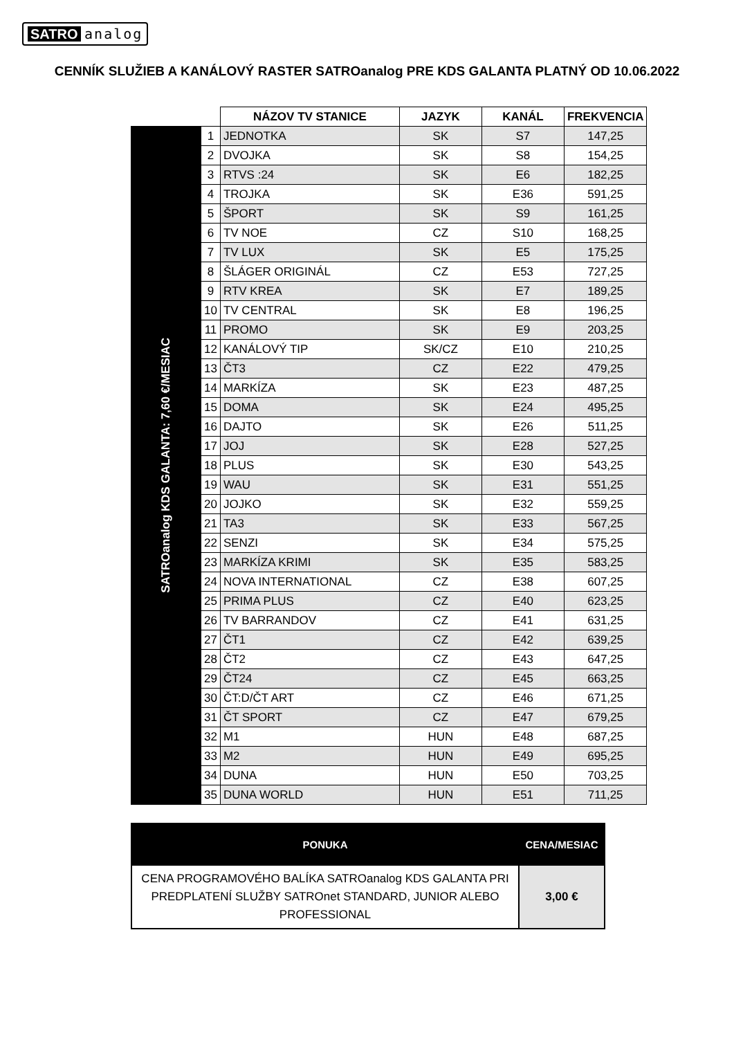SATRO analog
CENNÍK SLUŽIEB A KANÁLOVÝ RASTER SATROanalog PRE KDS GALANTA PLATNÝ OD 10.06.2022
| | | NÁZOV TV STANICE | JAZYK | KANÁL | FREKVENCIA |
| SATROanalog KDS GALANTA: 7,60 €/MESIAC | 1 | JEDNOTKA | SK | S7 | 147,25 |
| | 2 | DVOJKA | SK | S8 | 154,25 |
| | 3 | RTVS :24 | SK | E6 | 182,25 |
| | 4 | TROJKA | SK | E36 | 591,25 |
| | 5 | ŠPORT | SK | S9 | 161,25 |
| | 6 | TV NOE | CZ | S10 | 168,25 |
| | 7 | TV LUX | SK | E5 | 175,25 |
| | 8 | ŠLÁGER ORIGINÁL | CZ | E53 | 727,25 |
| | 9 | RTV KREA | SK | E7 | 189,25 |
| | 10 | TV CENTRAL | SK | E8 | 196,25 |
| | 11 | PROMO | SK | E9 | 203,25 |
| | 12 | KANÁLOVÝ TIP | SK/CZ | E10 | 210,25 |
| | 13 | ČT3 | CZ | E22 | 479,25 |
| | 14 | MARKÍZA | SK | E23 | 487,25 |
| | 15 | DOMA | SK | E24 | 495,25 |
| | 16 | DAJTO | SK | E26 | 511,25 |
| | 17 | JOJ | SK | E28 | 527,25 |
| | 18 | PLUS | SK | E30 | 543,25 |
| | 19 | WAU | SK | E31 | 551,25 |
| | 20 | JOJKO | SK | E32 | 559,25 |
| | 21 | TA3 | SK | E33 | 567,25 |
| | 22 | SENZI | SK | E34 | 575,25 |
| | 23 | MARKÍZA KRIMI | SK | E35 | 583,25 |
| | 24 | NOVA INTERNATIONAL | CZ | E38 | 607,25 |
| | 25 | PRIMA PLUS | CZ | E40 | 623,25 |
| | 26 | TV BARRANDOV | CZ | E41 | 631,25 |
| | 27 | ČT1 | CZ | E42 | 639,25 |
| | 28 | ČT2 | CZ | E43 | 647,25 |
| | 29 | ČT24 | CZ | E45 | 663,25 |
| | 30 | ČT:D/ČT ART | CZ | E46 | 671,25 |
| | 31 | ČT SPORT | CZ | E47 | 679,25 |
| | 32 | M1 | HUN | E48 | 687,25 |
| | 33 | M2 | HUN | E49 | 695,25 |
| | 34 | DUNA | HUN | E50 | 703,25 |
| | 35 | DUNA WORLD | HUN | E51 | 711,25 |
| PONUKA | CENA/MESIAC |
| --- | --- |
| CENA PROGRAMOVÉHO BALÍKA SATROanalog KDS GALANTA PRI PREDPLATENÍ SLUŽBY SATROnet STANDARD, JUNIOR ALEBO PROFESSIONAL | 3,00 € |